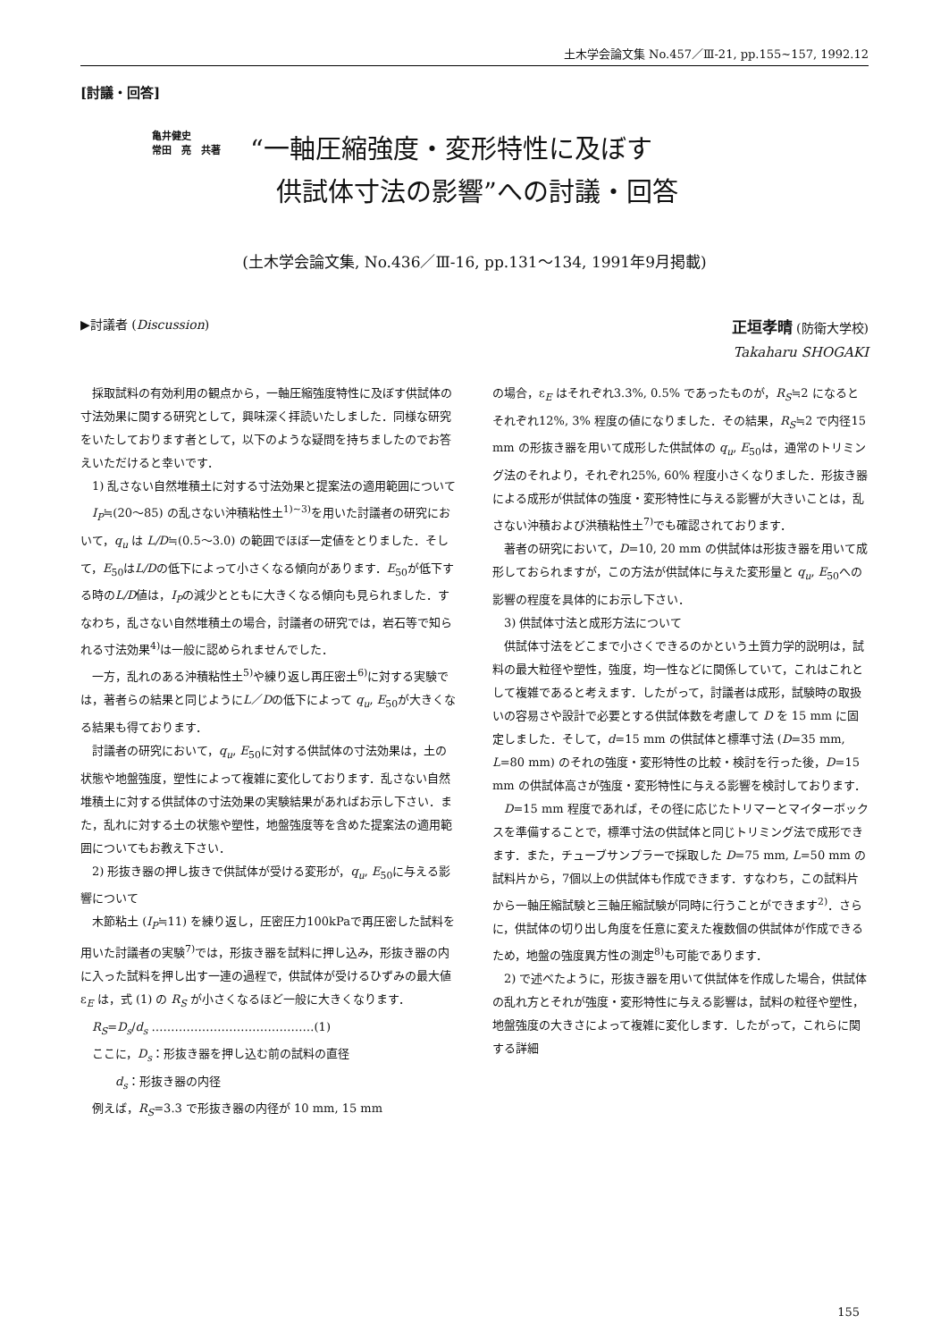土木学会論文集 No.457／Ⅲ-21, pp.155~157, 1992.12
[討議・回答]
亀井健史
常田　亮　共著
“一軸圧縮強度・変形特性に及ぼす
　供試体寸法の影響”への討議・回答
(土木学会論文集, No.436／Ⅲ-16, pp.131～134, 1991年9月掲載)
▶討議者 (Discussion) 正垣孝晴 (防衛大学校)
Takaharu SHOGAKI
採取試料の有効利用の観点から，一軸圧縮強度特性に及ぼす供試体の寸法効果に関する研究として，興味深く拝読いたしました．同様な研究をいたしております者として，以下のような疑問を持ちましたのでお答えいただけると幸いです．
1) 乱さない自然堆積土に対する寸法効果と提案法の適用範囲について
I<sub>P</sub>≒(20～85) の乱さない沖積粘性土<sup>1)~3)</sup>を用いた討議者の研究において，q<sub>u</sub> は L/D≒(0.5～3.0) の範囲でほぼ一定値をとりました．そして，E<sub>50</sub>はL/Dの低下によって小さくなる傾向があります．E<sub>50</sub>が低下する時のL/D値は，I<sub>P</sub>の減少とともに大きくなる傾向も見られました．すなわち，乱さない自然堆積土の場合，討議者の研究では，岩石等で知られる寸法効果<sup>4)</sup>は一般に認められませんでした．
一方，乱れのある沖積粘性土<sup>5)</sup>や練り返し再圧密土<sup>6)</sup>に対する実験では，著者らの結果と同じようにL／Dの低下によって q<sub>u</sub>, E<sub>50</sub>が大きくなる結果も得ております．
討議者の研究において，q<sub>u</sub>, E<sub>50</sub>に対する供試体の寸法効果は，土の状態や地盤強度，塑性によって複雑に変化しております．乱さない自然堆積土に対する供試体の寸法効果の実験結果があればお示し下さい．また，乱れに対する土の状態や塑性，地盤強度等を含めた提案法の適用範囲についてもお教え下さい．
2) 形抜き器の押し抜きで供試体が受ける変形が，q<sub>u</sub>, E<sub>50</sub>に与える影響について
木節粘土 (I<sub>P</sub>≒11) を練り返し，圧密圧力100kPaで再圧密した試料を用いた討議者の実験<sup>7)</sup>では，形抜き器を試料に押し込み，形抜き器の内に入った試料を押し出す一連の過程で，供試体が受けるひずみの最大値 ε<sub>E</sub> は，式 (1) の R<sub>S</sub> が小さくなるほど一般に大きくなります．
R<sub>S</sub>=D<sub>s</sub>/d<sub>s</sub> ……………………………………(1)
ここに，D<sub>s</sub>：形抜き器を押し込む前の試料の直径
　　　d<sub>s</sub>：形抜き器の内径
例えば，R<sub>S</sub>=3.3 で形抜き器の内径が 10 mm, 15 mm
の場合，ε<sub>E</sub> はそれぞれ3.3%, 0.5% であったものが，R<sub>S</sub>≒2 になるとそれぞれ12%, 3% 程度の値になりました．その結果，R<sub>S</sub>≒2 で内径15 mm の形抜き器を用いて成形した供試体の q<sub>u</sub>, E<sub>50</sub>は，通常のトリミング法のそれより，それぞれ25%, 60% 程度小さくなりました．形抜き器による成形が供試体の強度・変形特性に与える影響が大きいことは，乱さない沖積および洪積粘性土<sup>7)</sup>でも確認されております．
著者の研究において，D=10, 20 mm の供試体は形抜き器を用いて成形しておられますが，この方法が供試体に与えた変形量と q<sub>u</sub>, E<sub>50</sub>への影響の程度を具体的にお示し下さい．
3) 供試体寸法と成形方法について
供試体寸法をどこまで小さくできるのかという土質力学的説明は，試料の最大粒径や塑性，強度，均一性などに関係していて，これはこれとして複雑であると考えます．したがって，討議者は成形，試験時の取扱いの容易さや設計で必要とする供試体数を考慮して D を 15 mm に固定しました．そして，d=15 mm の供試体と標準寸法 (D=35 mm, L=80 mm) のそれの強度・変形特性の比較・検討を行った後，D=15 mm の供試体高さが強度・変形特性に与える影響を検討しております．
D=15 mm 程度であれば，その径に応じたトリマーとマイターボックスを準備することで，標準寸法の供試体と同じトリミング法で成形できます．また，チューブサンプラーで採取した D=75 mm, L=50 mm の試料片から，7個以上の供試体も作成できます．すなわち，この試料片から一軸圧縮試験と三軸圧縮試験が同時に行うことができます<sup>2)</sup>．さらに，供試体の切り出し角度を任意に変えた複数個の供試体が作成できるため，地盤の強度異方性の測定<sup>8)</sup>も可能であります．
2) で述べたように，形抜き器を用いて供試体を作成した場合，供試体の乱れ方とそれが強度・変形特性に与える影響は，試料の粒径や塑性，地盤強度の大きさによって複雑に変化します．したがって，これらに関する詳細
155